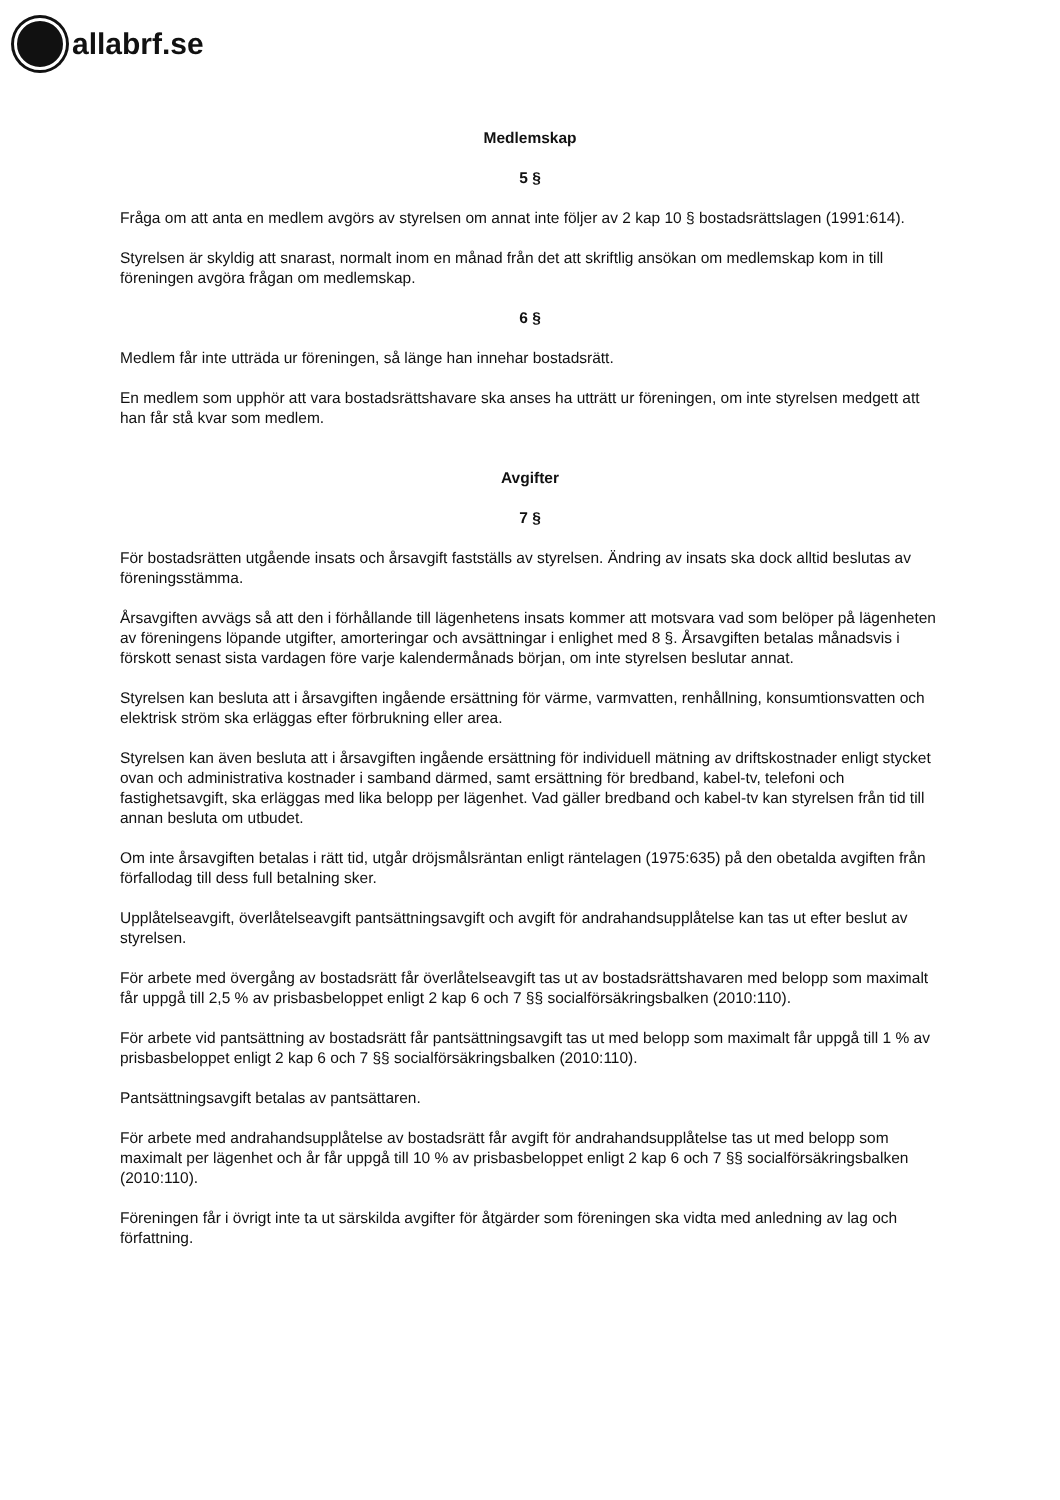allabrf.se
Medlemskap
5 §
Fråga om att anta en medlem avgörs av styrelsen om annat inte följer av 2 kap 10 § bostadsrättslagen (1991:614).
Styrelsen är skyldig att snarast, normalt inom en månad från det att skriftlig ansökan om medlemskap kom in till föreningen avgöra frågan om medlemskap.
6 §
Medlem får inte utträda ur föreningen, så länge han innehar bostadsrätt.
En medlem som upphör att vara bostadsrättshavare ska anses ha utträtt ur föreningen, om inte styrelsen medgett att han får stå kvar som medlem.
Avgifter
7 §
För bostadsrätten utgående insats och årsavgift fastställs av styrelsen. Ändring av insats ska dock alltid beslutas av föreningsstämma.
Årsavgiften avvägs så att den i förhållande till lägenhetens insats kommer att motsvara vad som belöper på lägenheten av föreningens löpande utgifter, amorteringar och avsättningar i enlighet med 8 §. Årsavgiften betalas månadsvis i förskott senast sista vardagen före varje kalendermånads början, om inte styrelsen beslutar annat.
Styrelsen kan besluta att i årsavgiften ingående ersättning för värme, varmvatten, renhållning, konsumtionsvatten och elektrisk ström ska erläggas efter förbrukning eller area.
Styrelsen kan även besluta att i årsavgiften ingående ersättning för individuell mätning av driftskostnader enligt stycket ovan och administrativa kostnader i samband därmed, samt ersättning för bredband, kabel-tv, telefoni och fastighetsavgift, ska erläggas med lika belopp per lägenhet. Vad gäller bredband och kabel-tv kan styrelsen från tid till annan besluta om utbudet.
Om inte årsavgiften betalas i rätt tid, utgår dröjsmålsräntan enligt räntelagen (1975:635) på den obetalda avgiften från förfallodag till dess full betalning sker.
Upplåtelseavgift, överlåtelseavgift pantsättningsavgift och avgift för andrahandsupplåtelse kan tas ut efter beslut av styrelsen.
För arbete med övergång av bostadsrätt får överlåtelseavgift tas ut av bostadsrättshavaren med belopp som maximalt får uppgå till 2,5 % av prisbasbeloppet enligt 2 kap 6 och 7 §§ socialförsäkringsbalken (2010:110).
För arbete vid pantsättning av bostadsrätt får pantsättningsavgift tas ut med belopp som maximalt får uppgå till 1 % av prisbasbeloppet enligt 2 kap 6 och 7 §§ socialförsäkringsbalken (2010:110).
Pantsättningsavgift betalas av pantsättaren.
För arbete med andrahandsupplåtelse av bostadsrätt får avgift för andrahandsupplåtelse tas ut med belopp som maximalt per lägenhet och år får uppgå till 10 % av prisbasbeloppet enligt 2 kap 6 och 7 §§ socialförsäkringsbalken (2010:110).
Föreningen får i övrigt inte ta ut särskilda avgifter för åtgärder som föreningen ska vidta med anledning av lag och författning.